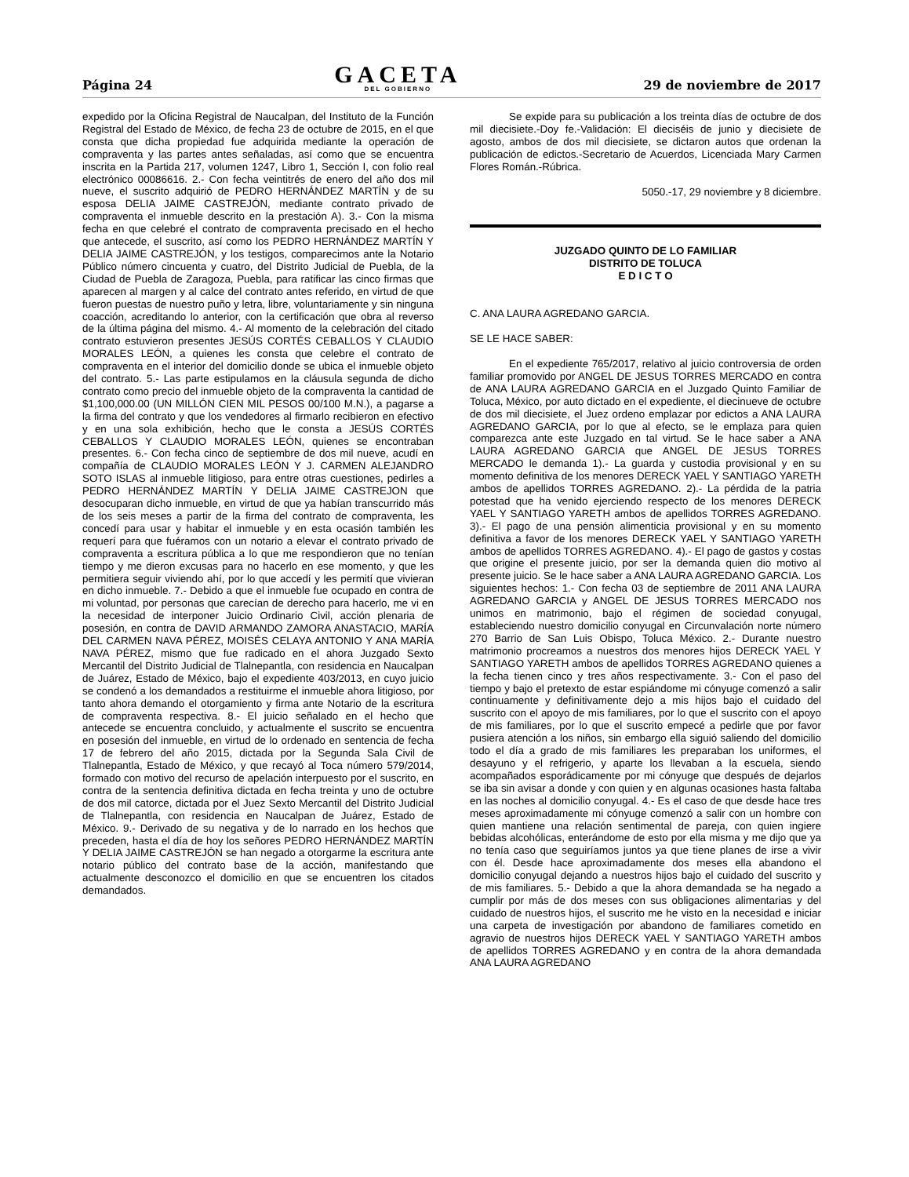Página 24
GACETA
DEL GOBIERNO
29 de noviembre de 2017
expedido por la Oficina Registral de Naucalpan, del Instituto de la Función Registral del Estado de México, de fecha 23 de octubre de 2015, en el que consta que dicha propiedad fue adquirida mediante la operación de compraventa y las partes antes señaladas, así como que se encuentra inscrita en la Partida 217, volumen 1247, Libro 1, Sección I, con folio real electrónico 00086616. 2.- Con fecha veintitrés de enero del año dos mil nueve, el suscrito adquirió de PEDRO HERNÁNDEZ MARTÍN y de su esposa DELIA JAIME CASTREJÓN, mediante contrato privado de compraventa el inmueble descrito en la prestación A). 3.- Con la misma fecha en que celebré el contrato de compraventa precisado en el hecho que antecede, el suscrito, así como los PEDRO HERNÁNDEZ MARTÍN Y DELIA JAIME CASTREJÓN, y los testigos, comparecimos ante la Notario Público número cincuenta y cuatro, del Distrito Judicial de Puebla, de la Ciudad de Puebla de Zaragoza, Puebla, para ratificar las cinco firmas que aparecen al margen y al calce del contrato antes referido, en virtud de que fueron puestas de nuestro puño y letra, libre, voluntariamente y sin ninguna coacción, acreditando lo anterior, con la certificación que obra al reverso de la última página del mismo. 4.- Al momento de la celebración del citado contrato estuvieron presentes JESÚS CORTÉS CEBALLOS Y CLAUDIO MORALES LEÓN, a quienes les consta que celebre el contrato de compraventa en el interior del domicilio donde se ubica el inmueble objeto del contrato. 5.- Las parte estipulamos en la cláusula segunda de dicho contrato como precio del inmueble objeto de la compraventa la cantidad de $1,100,000.00 (UN MILLÓN CIEN MIL PESOS 00/100 M.N.), a pagarse a la firma del contrato y que los vendedores al firmarlo recibieron en efectivo y en una sola exhibición, hecho que le consta a JESÚS CORTÉS CEBALLOS Y CLAUDIO MORALES LEÓN, quienes se encontraban presentes. 6.- Con fecha cinco de septiembre de dos mil nueve, acudí en compañía de CLAUDIO MORALES LEÓN Y J. CARMEN ALEJANDRO SOTO ISLAS al inmueble litigioso, para entre otras cuestiones, pedirles a PEDRO HERNÁNDEZ MARTÍN Y DELIA JAIME CASTREJON que desocuparan dicho inmueble, en virtud de que ya habían transcurrido más de los seis meses a partir de la firma del contrato de compraventa, les concedí para usar y habitar el inmueble y en esta ocasión también les requerí para que fuéramos con un notario a elevar el contrato privado de compraventa a escritura pública a lo que me respondieron que no tenían tiempo y me dieron excusas para no hacerlo en ese momento, y que les permitiera seguir viviendo ahí, por lo que accedí y les permití que vivieran en dicho inmueble. 7.- Debido a que el inmueble fue ocupado en contra de mi voluntad, por personas que carecían de derecho para hacerlo, me vi en la necesidad de interponer Juicio Ordinario Civil, acción plenaria de posesión, en contra de DAVID ARMANDO ZAMORA ANASTACIO, MARÍA DEL CARMEN NAVA PÉREZ, MOISÉS CELAYA ANTONIO Y ANA MARÍA NAVA PÉREZ, mismo que fue radicado en el ahora Juzgado Sexto Mercantil del Distrito Judicial de Tlalnepantla, con residencia en Naucalpan de Juárez, Estado de México, bajo el expediente 403/2013, en cuyo juicio se condenó a los demandados a restituirme el inmueble ahora litigioso, por tanto ahora demando el otorgamiento y firma ante Notario de la escritura de compraventa respectiva. 8.- El juicio señalado en el hecho que antecede se encuentra concluido, y actualmente el suscrito se encuentra en posesión del inmueble, en virtud de lo ordenado en sentencia de fecha 17 de febrero del año 2015, dictada por la Segunda Sala Civil de Tlalnepantla, Estado de México, y que recayó al Toca número 579/2014, formado con motivo del recurso de apelación interpuesto por el suscrito, en contra de la sentencia definitiva dictada en fecha treinta y uno de octubre de dos mil catorce, dictada por el Juez Sexto Mercantil del Distrito Judicial de Tlalnepantla, con residencia en Naucalpan de Juárez, Estado de México. 9.- Derivado de su negativa y de lo narrado en los hechos que preceden, hasta el día de hoy los señores PEDRO HERNÁNDEZ MARTÍN Y DELIA JAIME CASTREJÓN se han negado a otorgarme la escritura ante notario público del contrato base de la acción, manifestando que actualmente desconozco el domicilio en que se encuentren los citados demandados.
Se expide para su publicación a los treinta días de octubre de dos mil diecisiete.-Doy fe.-Validación: El dieciséis de junio y diecisiete de agosto, ambos de dos mil diecisiete, se dictaron autos que ordenan la publicación de edictos.-Secretario de Acuerdos, Licenciada Mary Carmen Flores Román.-Rúbrica.
5050.-17, 29 noviembre y 8 diciembre.
JUZGADO QUINTO DE LO FAMILIAR
DISTRITO DE TOLUCA
E D I C T O
C. ANA LAURA AGREDANO GARCIA.
SE LE HACE SABER:
En el expediente 765/2017, relativo al juicio controversia de orden familiar promovido por ANGEL DE JESUS TORRES MERCADO en contra de ANA LAURA AGREDANO GARCIA en el Juzgado Quinto Familiar de Toluca, México, por auto dictado en el expediente, el diecinueve de octubre de dos mil diecisiete, el Juez ordeno emplazar por edictos a ANA LAURA AGREDANO GARCIA, por lo que al efecto, se le emplaza para quien comparezca ante este Juzgado en tal virtud. Se le hace saber a ANA LAURA AGREDANO GARCIA que ANGEL DE JESUS TORRES MERCADO le demanda 1).- La guarda y custodia provisional y en su momento definitiva de los menores DERECK YAEL Y SANTIAGO YARETH ambos de apellidos TORRES AGREDANO. 2).- La pérdida de la patria potestad que ha venido ejerciendo respecto de los menores DERECK YAEL Y SANTIAGO YARETH ambos de apellidos TORRES AGREDANO. 3).- El pago de una pensión alimenticia provisional y en su momento definitiva a favor de los menores DERECK YAEL Y SANTIAGO YARETH ambos de apellidos TORRES AGREDANO. 4).- El pago de gastos y costas que origine el presente juicio, por ser la demanda quien dio motivo al presente juicio. Se le hace saber a ANA LAURA AGREDANO GARCIA. Los siguientes hechos: 1.- Con fecha 03 de septiembre de 2011 ANA LAURA AGREDANO GARCIA y ANGEL DE JESUS TORRES MERCADO nos unimos en matrimonio, bajo el régimen de sociedad conyugal, estableciendo nuestro domicilio conyugal en Circunvalación norte número 270 Barrio de San Luis Obispo, Toluca México. 2.- Durante nuestro matrimonio procreamos a nuestros dos menores hijos DERECK YAEL Y SANTIAGO YARETH ambos de apellidos TORRES AGREDANO quienes a la fecha tienen cinco y tres años respectivamente. 3.- Con el paso del tiempo y bajo el pretexto de estar espiándome mi cónyuge comenzó a salir continuamente y definitivamente dejo a mis hijos bajo el cuidado del suscrito con el apoyo de mis familiares, por lo que el suscrito con el apoyo de mis familiares, por lo que el suscrito empecé a pedirle que por favor pusiera atención a los niños, sin embargo ella siguió saliendo del domicilio todo el día a grado de mis familiares les preparaban los uniformes, el desayuno y el refrigerio, y aparte los llevaban a la escuela, siendo acompañados esporádicamente por mi cónyuge que después de dejarlos se iba sin avisar a donde y con quien y en algunas ocasiones hasta faltaba en las noches al domicilio conyugal. 4.- Es el caso de que desde hace tres meses aproximadamente mi cónyuge comenzó a salir con un hombre con quien mantiene una relación sentimental de pareja, con quien ingiere bebidas alcohólicas, enterándome de esto por ella misma y me dijo que ya no tenía caso que seguiríamos juntos ya que tiene planes de irse a vivir con él. Desde hace aproximadamente dos meses ella abandono el domicilio conyugal dejando a nuestros hijos bajo el cuidado del suscrito y de mis familiares. 5.- Debido a que la ahora demandada se ha negado a cumplir por más de dos meses con sus obligaciones alimentarias y del cuidado de nuestros hijos, el suscrito me he visto en la necesidad e iniciar una carpeta de investigación por abandono de familiares cometido en agravio de nuestros hijos DERECK YAEL Y SANTIAGO YARETH ambos de apellidos TORRES AGREDANO y en contra de la ahora demandada ANA LAURA AGREDANO